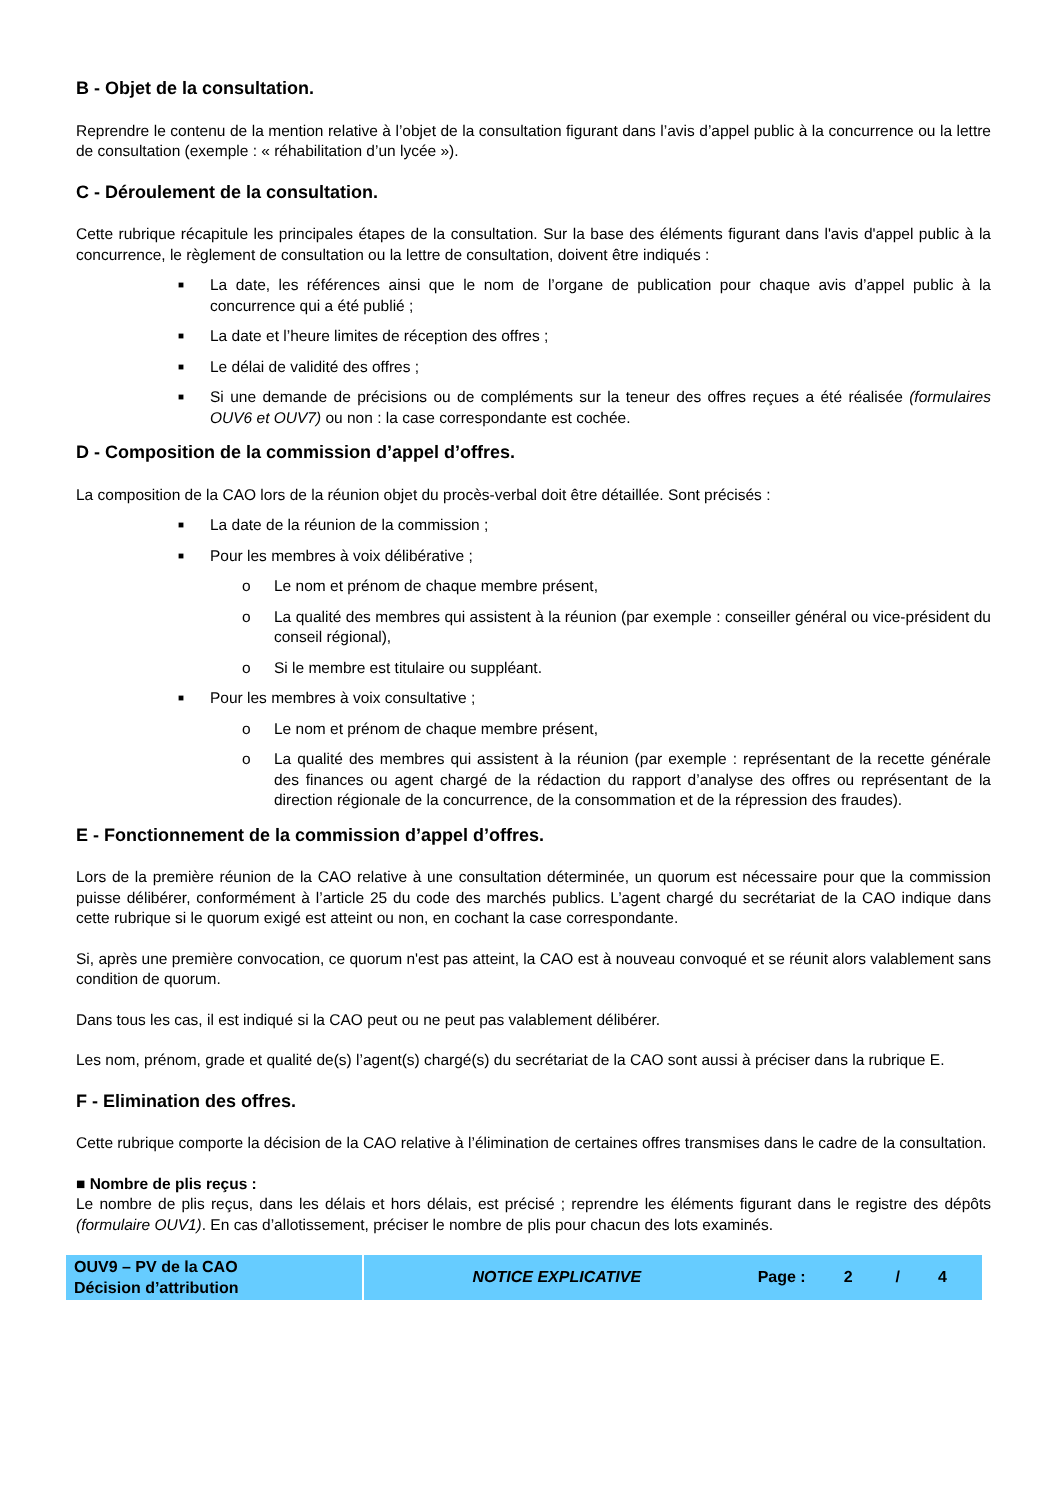B - Objet de la consultation.
Reprendre le contenu de la mention relative à l’objet de la consultation figurant dans l’avis d’appel public à la concurrence ou la lettre de consultation (exemple : « réhabilitation d’un lycée »).
C - Déroulement de la consultation.
Cette rubrique récapitule les principales étapes de la consultation. Sur la base des éléments figurant dans l'avis d'appel public à la concurrence, le règlement de consultation ou la lettre de consultation, doivent être indiqués :
■ La date, les références ainsi que le nom de l’organe de publication pour chaque avis d’appel public à la concurrence qui a été publié ;
■ La date et l’heure limites de réception des offres ;
■ Le délai de validité des offres ;
■ Si une demande de précisions ou de compléments sur la teneur des offres reçues a été réalisée (formulaires OUV6 et OUV7) ou non : la case correspondante est cochée.
D - Composition de la commission d’appel d’offres.
La composition de la CAO lors de la réunion objet du procès-verbal doit être détaillée. Sont précisés :
■ La date de la réunion de la commission ;
■ Pour les membres à voix délibérative ;
o Le nom et prénom de chaque membre présent,
o La qualité des membres qui assistent à la réunion (par exemple : conseiller général ou vice-président du conseil régional),
o Si le membre est titulaire ou suppléant.
■ Pour les membres à voix consultative ;
o Le nom et prénom de chaque membre présent,
o La qualité des membres qui assistent à la réunion (par exemple : représentant de la recette générale des finances ou agent chargé de la rédaction du rapport d’analyse des offres ou représentant de la direction régionale de la concurrence, de la consommation et de la répression des fraudes).
E - Fonctionnement de la commission d’appel d’offres.
Lors de la première réunion de la CAO relative à une consultation déterminée, un quorum est nécessaire pour que la commission puisse délibérer, conformément à l’article 25 du code des marchés publics. L’agent chargé du secrétariat de la CAO indique dans cette rubrique si le quorum exigé est atteint ou non, en cochant la case correspondante.
Si, après une première convocation, ce quorum n'est pas atteint, la CAO est à nouveau convoqué et se réunit alors valablement sans condition de quorum.
Dans tous les cas, il est indiqué si la CAO peut ou ne peut pas valablement délibérer.
Les nom, prénom, grade et qualité de(s) l’agent(s) chargé(s) du secrétariat de la CAO sont aussi à préciser dans la rubrique E.
F - Elimination des offres.
Cette rubrique comporte la décision de la CAO relative à l’élimination de certaines offres transmises dans le cadre de la consultation.
■ Nombre de plis reçus :
Le nombre de plis reçus, dans les délais et hors délais, est précisé ; reprendre les éléments figurant dans le registre des dépôts (formulaire OUV1). En cas d’allotissement, préciser le nombre de plis pour chacun des lots examinés.
| OUV9 – PV de la CAO Décision d’attribution | NOTICE EXPLICATIVE | Page : | 2 | / | 4 |